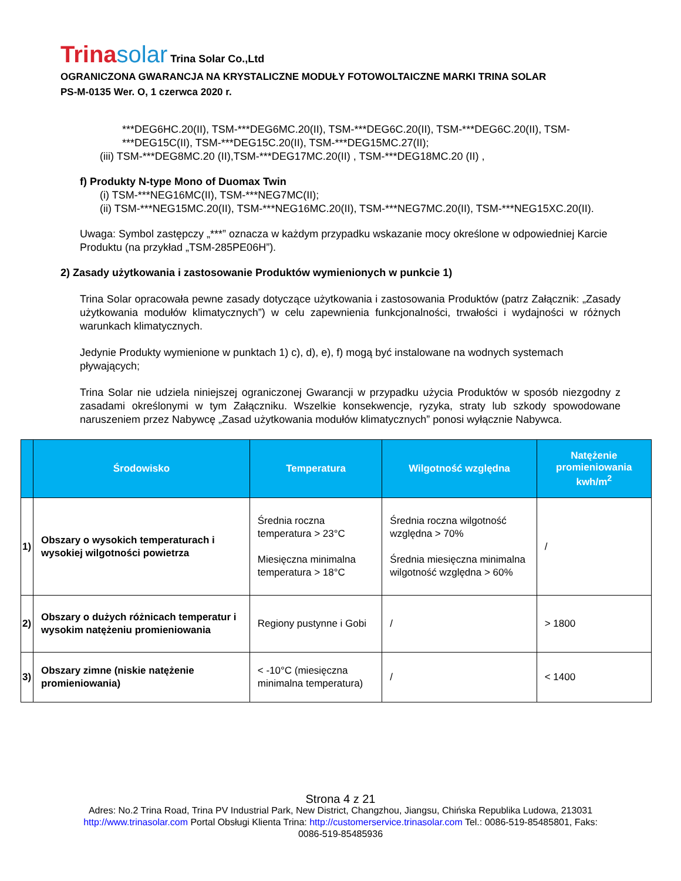Trinasolar Trina Solar Co.,Ltd
OGRANICZONA GWARANCJA NA KRYSTALICZNE MODUŁY FOTOWOLTAICZNE MARKI TRINA SOLAR
PS-M-0135 Wer. O, 1 czerwca 2020 r.
***DEG6HC.20(II), TSM-***DEG6MC.20(II), TSM-***DEG6C.20(II), TSM-***DEG6C.20(II), TSM-***DEG15C(II), TSM-***DEG15C.20(II), TSM-***DEG15MC.27(II);
(iii) TSM-***DEG8MC.20 (II),TSM-***DEG17MC.20(II) , TSM-***DEG18MC.20 (II) ,
f) Produkty N-type Mono of Duomax Twin
(i) TSM-***NEG16MC(II), TSM-***NEG7MC(II);
(ii) TSM-***NEG15MC.20(II), TSM-***NEG16MC.20(II), TSM-***NEG7MC.20(II), TSM-***NEG15XC.20(II).
Uwaga: Symbol zastępczy „***” oznacza w każdym przypadku wskazanie mocy określone w odpowiedniej Karcie Produktu (na przykład „TSM-285PE06H”).
2) Zasady użytkowania i zastosowanie Produktów wymienionych w punkcie 1)
Trina Solar opracowała pewne zasady dotyczące użytkowania i zastosowania Produktów (patrz Załącznik: „Zasady użytkowania modułów klimatycznych”) w celu zapewnienia funkcjonalności, trwałości i wydajności w różnych warunkach klimatycznych.
Jedynie Produkty wymienione w punktach 1) c), d), e), f) mogą być instalowane na wodnych systemach pływających;
Trina Solar nie udziela niniejszej ograniczonej Gwarancji w przypadku użycia Produktów w sposób niezgodny z zasadami określonymi w tym Załączniku. Wszelkie konsekwencje, ryzyka, straty lub szkody spowodowane naruszeniem przez Nabywcę „Zasad użytkowania modułów klimatycznych” ponosi wyłącznie Nabywca.
| | Środowisko | Temperatura | Wilgotność względna | Natężenie promieniowania kwh/m<sup>2</sup> |
| --- | --- | --- | --- | --- |
| 1) | Obszary o wysokich temperaturach i wysokiej wilgotności powietrza | Średnia roczna temperatura > 23°C Miesięczna minimalna temperatura > 18°C | Średnia roczna wilgotność względna > 70% Średnia miesięczna minimalna wilgotność względna > 60% | / |
| 2) | Obszary o dużych różnicach temperatur i wysokim natężeniu promieniowania | Regiony pustynne i Gobi | / | > 1800 |
| 3) | Obszary zimne (niskie natężenie promieniowania) | < -10°C (miesięczna minimalna temperatura) | / | < 1400 |
Strona 4 z 21
Adres: No.2 Trina Road, Trina PV Industrial Park, New District, Changzhou, Jiangsu, Chińska Republika Ludowa, 213031
http://www.trinasolar.com Portal Obsługi Klienta Trina: http://customerservice.trinasolar.com Tel.: 0086-519-85485801, Faks:
0086-519-85485936